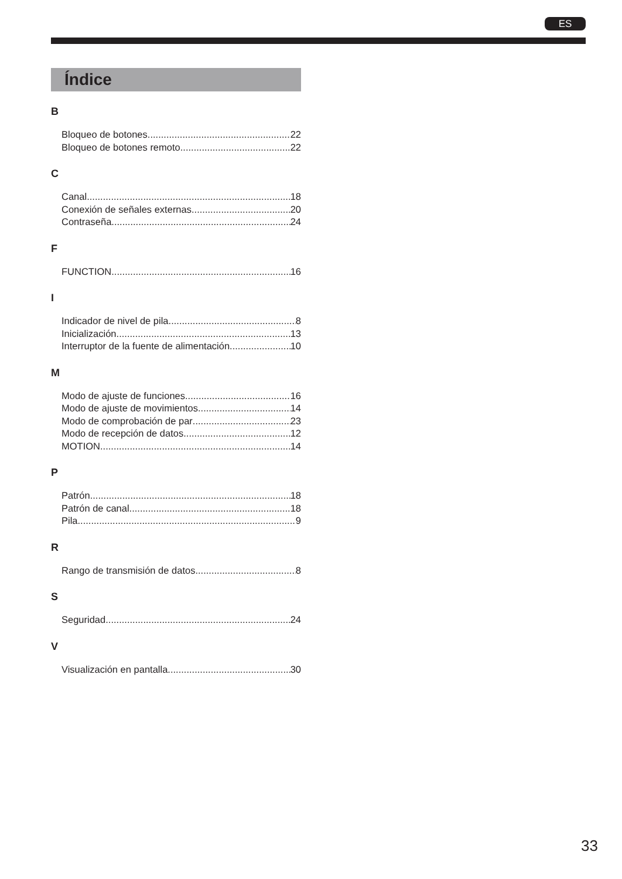ES
Índice
B
Bloqueo de botones 22
Bloqueo de botones remoto 22
C
Canal 18
Conexión de señales externas 20
Contraseña 24
F
FUNCTION 16
I
Indicador de nivel de pila 8
Inicialización 13
Interruptor de la fuente de alimentación 10
M
Modo de ajuste de funciones 16
Modo de ajuste de movimientos 14
Modo de comprobación de par 23
Modo de recepción de datos 12
MOTION 14
P
Patrón 18
Patrón de canal 18
Pila 9
R
Rango de transmisión de datos 8
S
Seguridad 24
V
Visualización en pantalla 30
33